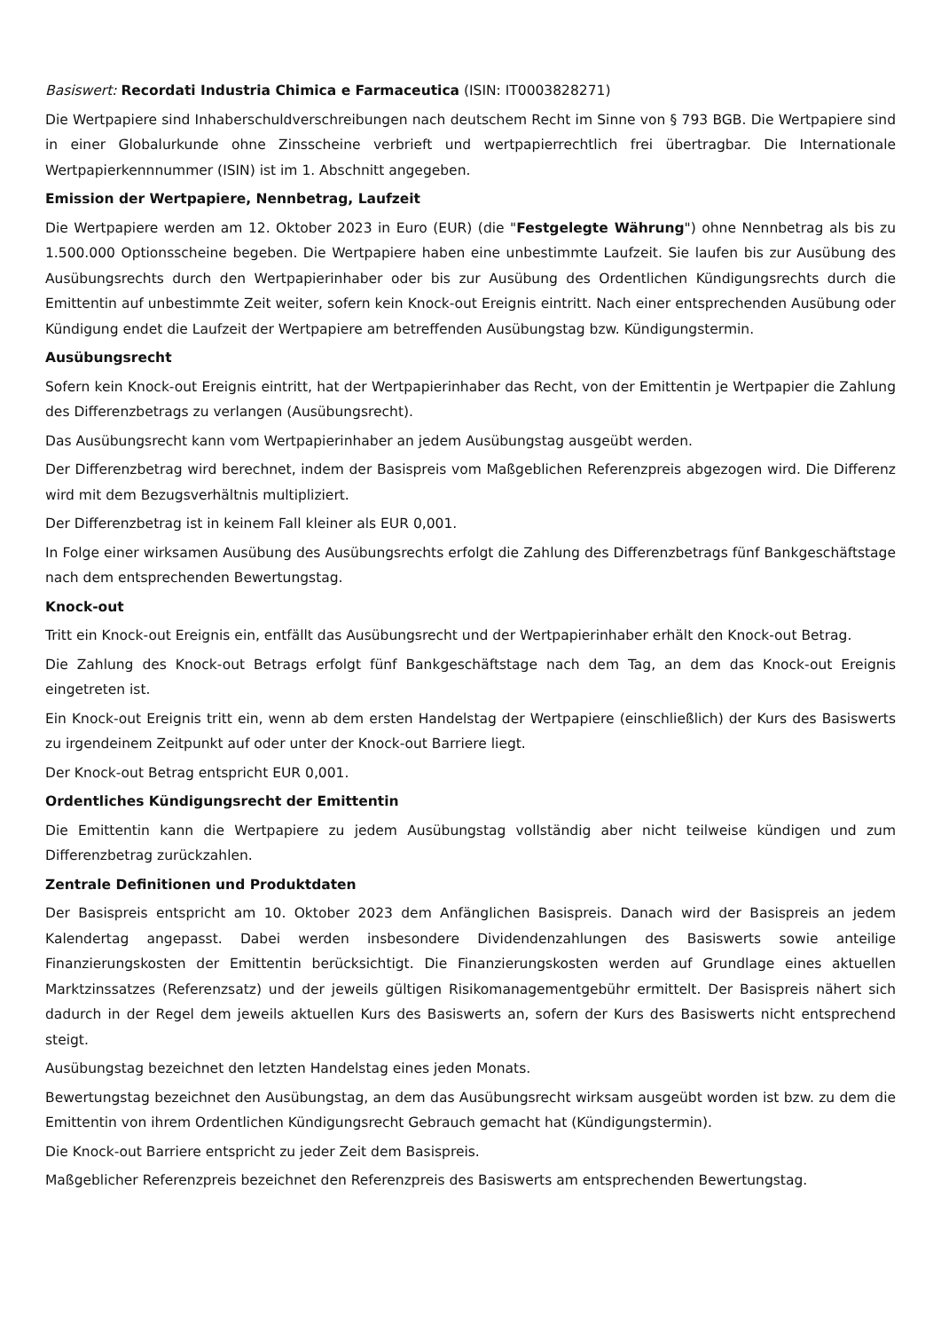Basiswert: Recordati Industria Chimica e Farmaceutica (ISIN: IT0003828271)
Die Wertpapiere sind Inhaberschuldverschreibungen nach deutschem Recht im Sinne von § 793 BGB. Die Wertpapiere sind in einer Globalurkunde ohne Zinsscheine verbrieft und wertpapierrechtlich frei übertragbar. Die Internationale Wertpapierkennnummer (ISIN) ist im 1. Abschnitt angegeben.
Emission der Wertpapiere, Nennbetrag, Laufzeit
Die Wertpapiere werden am 12. Oktober 2023 in Euro (EUR) (die "Festgelegte Währung") ohne Nennbetrag als bis zu 1.500.000 Optionsscheine begeben. Die Wertpapiere haben eine unbestimmte Laufzeit. Sie laufen bis zur Ausübung des Ausübungsrechts durch den Wertpapierinhaber oder bis zur Ausübung des Ordentlichen Kündigungsrechts durch die Emittentin auf unbestimmte Zeit weiter, sofern kein Knock-out Ereignis eintritt. Nach einer entsprechenden Ausübung oder Kündigung endet die Laufzeit der Wertpapiere am betreffenden Ausübungstag bzw. Kündigungstermin.
Ausübungsrecht
Sofern kein Knock-out Ereignis eintritt, hat der Wertpapierinhaber das Recht, von der Emittentin je Wertpapier die Zahlung des Differenzbetrags zu verlangen (Ausübungsrecht).
Das Ausübungsrecht kann vom Wertpapierinhaber an jedem Ausübungstag ausgeübt werden.
Der Differenzbetrag wird berechnet, indem der Basispreis vom Maßgeblichen Referenzpreis abgezogen wird. Die Differenz wird mit dem Bezugsverhältnis multipliziert.
Der Differenzbetrag ist in keinem Fall kleiner als EUR 0,001.
In Folge einer wirksamen Ausübung des Ausübungsrechts erfolgt die Zahlung des Differenzbetrags fünf Bankgeschäftstage nach dem entsprechenden Bewertungstag.
Knock-out
Tritt ein Knock-out Ereignis ein, entfällt das Ausübungsrecht und der Wertpapierinhaber erhält den Knock-out Betrag.
Die Zahlung des Knock-out Betrags erfolgt fünf Bankgeschäftstage nach dem Tag, an dem das Knock-out Ereignis eingetreten ist.
Ein Knock-out Ereignis tritt ein, wenn ab dem ersten Handelstag der Wertpapiere (einschließlich) der Kurs des Basiswerts zu irgendeinem Zeitpunkt auf oder unter der Knock-out Barriere liegt.
Der Knock-out Betrag entspricht EUR 0,001.
Ordentliches Kündigungsrecht der Emittentin
Die Emittentin kann die Wertpapiere zu jedem Ausübungstag vollständig aber nicht teilweise kündigen und zum Differenzbetrag zurückzahlen.
Zentrale Definitionen und Produktdaten
Der Basispreis entspricht am 10. Oktober 2023 dem Anfänglichen Basispreis. Danach wird der Basispreis an jedem Kalendertag angepasst. Dabei werden insbesondere Dividendenzahlungen des Basiswerts sowie anteilige Finanzierungskosten der Emittentin berücksichtigt. Die Finanzierungskosten werden auf Grundlage eines aktuellen Marktzinssatzes (Referenzsatz) und der jeweils gültigen Risikomanagementgebühr ermittelt. Der Basispreis nähert sich dadurch in der Regel dem jeweils aktuellen Kurs des Basiswerts an, sofern der Kurs des Basiswerts nicht entsprechend steigt.
Ausübungstag bezeichnet den letzten Handelstag eines jeden Monats.
Bewertungstag bezeichnet den Ausübungstag, an dem das Ausübungsrecht wirksam ausgeübt worden ist bzw. zu dem die Emittentin von ihrem Ordentlichen Kündigungsrecht Gebrauch gemacht hat (Kündigungstermin).
Die Knock-out Barriere entspricht zu jeder Zeit dem Basispreis.
Maßgeblicher Referenzpreis bezeichnet den Referenzpreis des Basiswerts am entsprechenden Bewertungstag.